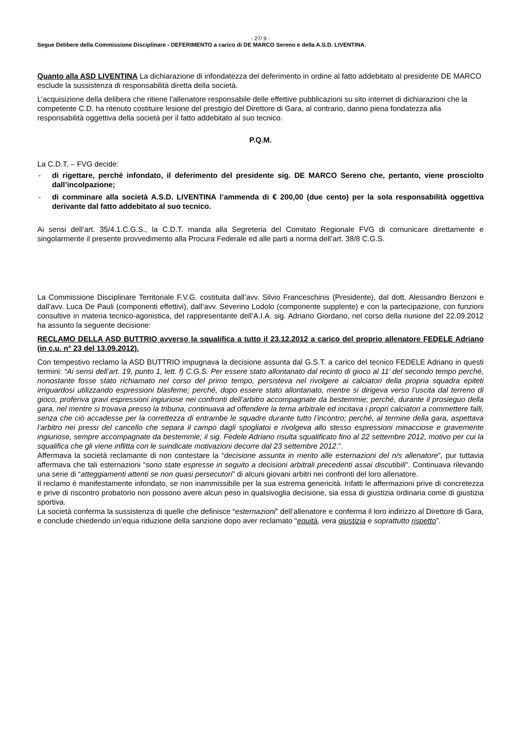- 27/ 9 -
Segue Delibere della Commissione Disciplinare - DEFERIMENTO a carico di DE MARCO Sereno e della A.S.D. LIVENTINA.
Quanto alla ASD LIVENTINA La dichiarazione di infondatezza del deferimento in ordine al fatto addebitato al presidente DE MARCO esclude la sussistenza di responsabilità diretta della società.
L’acquisizione della delibera che ritiene l’allenatore responsabile delle effettive pubblicazioni su sito internet di dichiarazioni che la competente C.D. ha ritenuto costituire lesione del prestigio del Direttore di Gara, al contrario, danno piena fondatezza alla responsabilità oggettiva della società per il fatto addebitato al suo tecnico.
P.Q.M.
La C.D.T. – FVG decide:
- di rigettare, perché infondato, il deferimento del presidente sig. DE MARCO Sereno che, pertanto, viene prosciolto dall’incolpazione;
- di comminare alla società A.S.D. LIVENTINA l’ammenda di € 200,00 (due cento) per la sola responsabilità oggettiva derivante dal fatto addebitato al suo tecnico.
Ai sensi dell’art. 35/4.1.C.G.S., la C.D.T. manda alla Segreteria del Comitato Regionale FVG di comunicare direttamente e singolarmente il presente provvedimento alla Procura Federale ed alle parti a norma dell’art. 38/8 C.G.S.
La Commissione Disciplinare Territoriale F.V.G. costituita dall’avv. Silvio Franceschinis (Presidente), dal dott. Alessandro Benzoni e dall’avv. Luca De Pauli (componenti effettivi), dall’avv. Severino Lodolo (componente supplente) e con la partecipazione, con funzioni consultive in materia tecnico-agonistica, del rappresentante dell’A.I.A. sig. Adriano Giordano, nel corso della riunione del 22.09.2012 ha assunto la seguente decisione:
RECLAMO DELLA ASD BUTTRIO avverso la squalifica a tutto il 23.12.2012 a carico del proprio allenatore FEDELE Adriano (in c.u. n° 23 del 13.09.2012).
Con tempestivo reclamo la ASD BUTTRIO impugnava la decisione assunta dal G.S.T. a carico del tecnico FEDELE Adriano in questi termini: “Ai sensi dell’art. 19, punto 1, lett. f) C.G.S. Per essere stato allontanato dal recinto di gioco al 11’ del secondo tempo perché, nonostante fosse stato richiamato nel corso del primo tempo, persisteva nel rivolgere ai calciatori della propria squadra epiteti irriguardosi utilizzando espressioni blasfeme; perché, dopo essere stato allontanato, mentre si dirigeva verso l’uscita dal terreno di gioco, proferiva gravi espressioni ingiuriose nei confronti dell’arbitro accompagnate da bestemmie; perché, durante il prosieguo della gara, nel mentre si trovava presso la tribuna, continuava ad offendere la terna arbitrale ed incitava i propri calciatori a commettere falli, senza che ciò accadesse per la correttezza di entrambe le squadre durante tutto l’incontro; perché, al termine della gara, aspettava l’arbitro nei pressi del cancello che separa il campo dagli spogliatoi e rivolgeva allo stesso espressioni minacciose e gravemente ingiuriose, sempre accompagnate da bestemmie; il sig. Fedele Adriano risulta squalificato fino al 22 settembre 2012, motivo per cui la squalifica che gli viene inflitta con le suindicate motivazioni decorre dal 23 settembre 2012.”.
Affermava la società reclamante di non contestare la “decisione assunta in merito alle esternazioni del n/s allenatore”, pur tuttavia affermava che tali esternazioni “sono state espresse in seguito a decisioni arbitrali precedenti assai discutibili”. Continuava rilevando una serie di “atteggiamenti attenti se non quasi persecutori” di alcuni giovani arbitri nei confronti del loro allenatore.
Il reclamo è manifestamente infondato, se non inammissibile per la sua estrema genericità. Infatti le affermazioni prive di concretezza e prive di riscontro probatorio non possono avere alcun peso in qualsivoglia decisione, sia essa di giustizia ordinaria come di giustizia sportiva.
La società conferma la sussistenza di quelle che definisce “esternazioni” dell’allenatore e conferma il loro indirizzo al Direttore di Gara, e conclude chiedendo un’equa riduzione della sanzione dopo aver reclamato “equità, vera giustizia e soprattutto rispetto”.